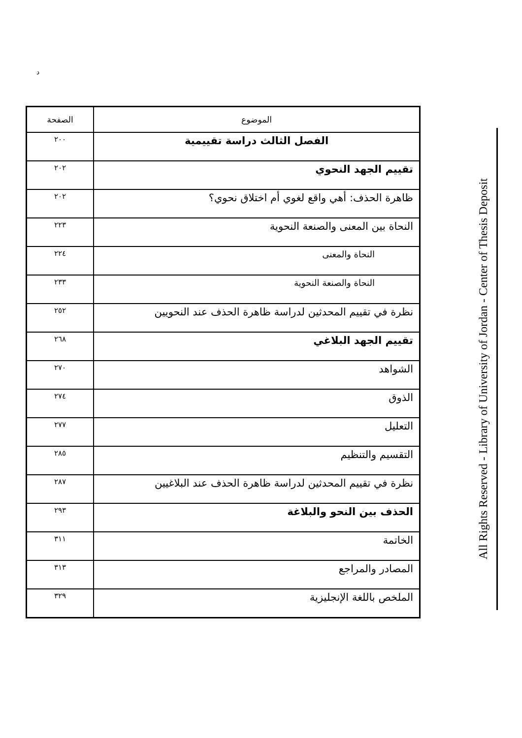د
| الموضوع | الصفحة |
| --- | --- |
| الفصل الثالث دراسة تقييمية | ٢٠٠ |
| تقييم الجهد النحوي | ٢٠٢ |
| ظاهرة الحذف: أهي واقع لغوي أم اختلاق نحوي؟ | ٢٠٢ |
| النحاة بين المعنى والصنعة النحوية | ٢٢٣ |
| النحاة والمعنى | ٢٢٤ |
| النحاة والصنعة النحوية | ٢٣٣ |
| نظرة في تقييم المحدثين لدراسة ظاهرة الحذف عند النحويين | ٢٥٢ |
| تقييم الجهد البلاغي | ٢٦٨ |
| الشواهد | ٢٧٠ |
| الذوق | ٢٧٤ |
| التعليل | ٢٧٧ |
| التقسيم والتنظيم | ٢٨٥ |
| نظرة في تقييم المحدثين لدراسة ظاهرة الحذف عند البلاغيين | ٢٨٧ |
| الحذف بين النحو والبلاغة | ٢٩٣ |
| الخاتمة | ٣١١ |
| المصادر والمراجع | ٣١٣ |
| الملخص باللغة الإنجليزية | ٣٢٩ |
All Rights Reserved - Library of University of Jordan - Center of Thesis Deposit